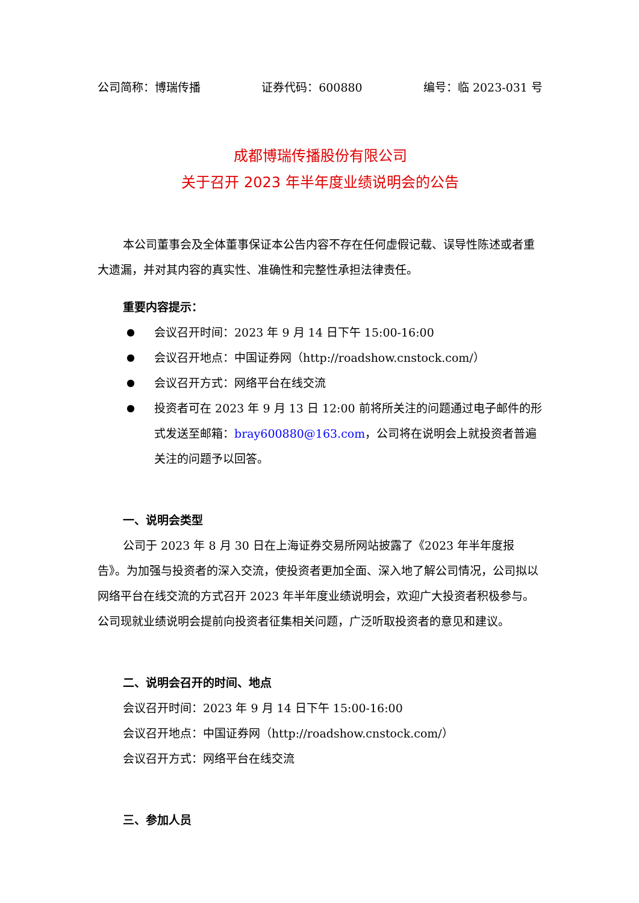公司简称：博瑞传播 证券代码：600880 编号：临 2023-031 号
成都博瑞传播股份有限公司
关于召开 2023 年半年度业绩说明会的公告
本公司董事会及全体董事保证本公告内容不存在任何虚假记载、误导性陈述或者重大遗漏，并对其内容的真实性、准确性和完整性承担法律责任。
重要内容提示：
● 会议召开时间：2023 年 9 月 14 日下午 15:00-16:00
● 会议召开地点：中国证券网（http://roadshow.cnstock.com/）
● 会议召开方式：网络平台在线交流
● 投资者可在 2023 年 9 月 13 日 12:00 前将所关注的问题通过电子邮件的形式发送至邮箱：bray600880@163.com，公司将在说明会上就投资者普遍关注的问题予以回答。
一、说明会类型
公司于 2023 年 8 月 30 日在上海证券交易所网站披露了《2023 年半年度报告》。为加强与投资者的深入交流，使投资者更加全面、深入地了解公司情况，公司拟以网络平台在线交流的方式召开 2023 年半年度业绩说明会，欢迎广大投资者积极参与。公司现就业绩说明会提前向投资者征集相关问题，广泛听取投资者的意见和建议。
二、说明会召开的时间、地点
会议召开时间：2023 年 9 月 14 日下午 15:00-16:00
会议召开地点：中国证券网（http://roadshow.cnstock.com/）
会议召开方式：网络平台在线交流
三、参加人员